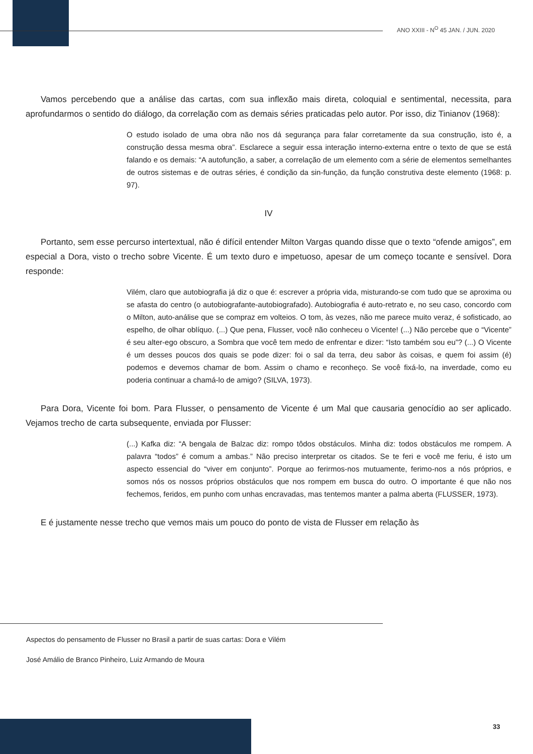ANO XXIII - N<sup>O</sup> 45 JAN. / JUN. 2020
Vamos percebendo que a análise das cartas, com sua inflexão mais direta, coloquial e sentimental, necessita, para aprofundarmos o sentido do diálogo, da correlação com as demais séries praticadas pelo autor. Por isso, diz Tinianov (1968):
O estudo isolado de uma obra não nos dá segurança para falar corretamente da sua construção, isto é, a construção dessa mesma obra”. Esclarece a seguir essa interação interno-externa entre o texto de que se está falando e os demais: “A autofunção, a saber, a correlação de um elemento com a série de elementos semelhantes de outros sistemas e de outras séries, é condição da sin-função, da função construtiva deste elemento (1968: p. 97).
IV
Portanto, sem esse percurso intertextual, não é difícil entender Milton Vargas quando disse que o texto “ofende amigos”, em especial a Dora, visto o trecho sobre Vicente. É um texto duro e impetuoso, apesar de um começo tocante e sensível. Dora responde:
Vilém, claro que autobiografia já diz o que é: escrever a própria vida, misturando-se com tudo que se aproxima ou se afasta do centro (o autobiografante-autobiografado). Autobiografia é auto-retrato e, no seu caso, concordo com o Milton, auto-análise que se compraz em volteios. O tom, às vezes, não me parece muito veraz, é sofisticado, ao espelho, de olhar oblíquo. (...) Que pena, Flusser, você não conheceu o Vicente! (...) Não percebe que o “Vicente” é seu alter-ego obscuro, a Sombra que você tem medo de enfrentar e dizer: “Isto também sou eu”? (...) O Vicente é um desses poucos dos quais se pode dizer: foi o sal da terra, deu sabor às coisas, e quem foi assim (é) podemos e devemos chamar de bom. Assim o chamo e reconheço. Se você fixá-lo, na inverdade, como eu poderia continuar a chamá-lo de amigo? (SILVA, 1973).
Para Dora, Vicente foi bom. Para Flusser, o pensamento de Vicente é um Mal que causaria genocídio ao ser aplicado. Vejamos trecho de carta subsequente, enviada por Flusser:
(...) Kafka diz: “A bengala de Balzac diz: rompo tôdos obstáculos. Minha diz: todos obstáculos me rompem. A palavra “todos” é comum a ambas.” Não preciso interpretar os citados. Se te feri e você me feriu, é isto um aspecto essencial do “viver em conjunto”. Porque ao ferirmos-nos mutuamente, ferimo-nos a nós próprios, e somos nós os nossos próprios obstáculos que nos rompem em busca do outro. O importante é que não nos fechemos, feridos, em punho com unhas encravadas, mas tentemos manter a palma aberta (FLUSSER, 1973).
E é justamente nesse trecho que vemos mais um pouco do ponto de vista de Flusser em relação às
Aspectos do pensamento de Flusser no Brasil a partir de suas cartas: Dora e Vilém
José Amálio de Branco Pinheiro, Luiz Armando de Moura
33